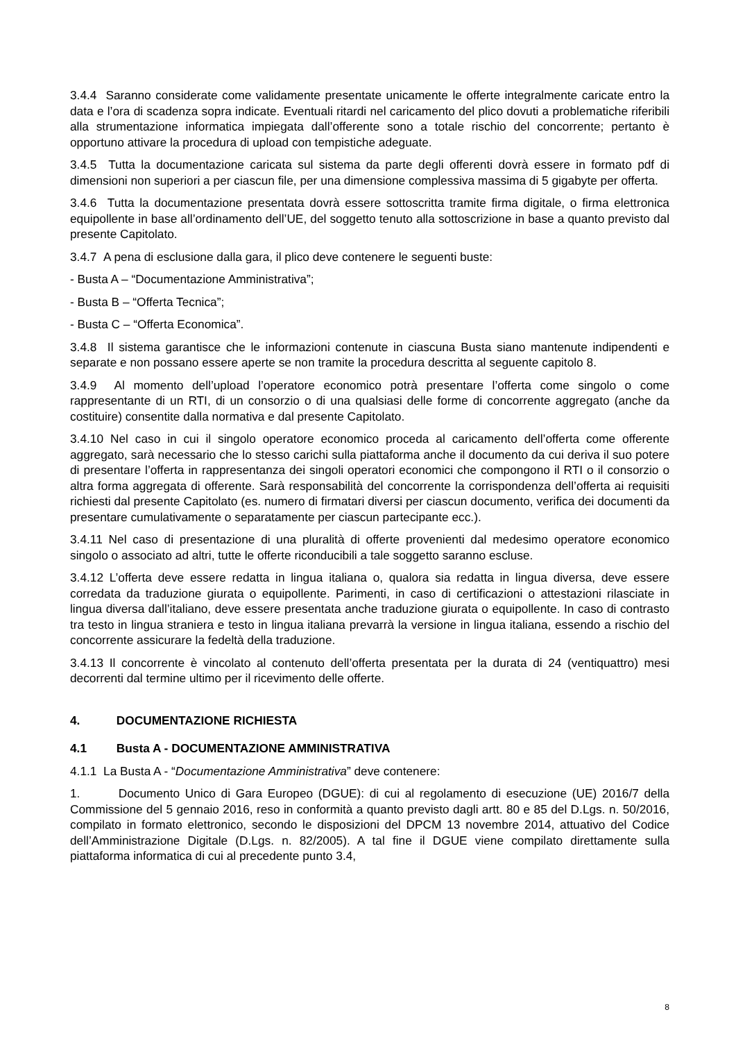3.4.4 Saranno considerate come validamente presentate unicamente le offerte integralmente caricate entro la data e l’ora di scadenza sopra indicate. Eventuali ritardi nel caricamento del plico dovuti a problematiche riferibili alla strumentazione informatica impiegata dall’offerente sono a totale rischio del concorrente; pertanto è opportuno attivare la procedura di upload con tempistiche adeguate.
3.4.5 Tutta la documentazione caricata sul sistema da parte degli offerenti dovrà essere in formato pdf di dimensioni non superiori a per ciascun file, per una dimensione complessiva massima di 5 gigabyte per offerta.
3.4.6 Tutta la documentazione presentata dovrà essere sottoscritta tramite firma digitale, o firma elettronica equipollente in base all’ordinamento dell’UE, del soggetto tenuto alla sottoscrizione in base a quanto previsto dal presente Capitolato.
3.4.7 A pena di esclusione dalla gara, il plico deve contenere le seguenti buste:
- Busta A – “Documentazione Amministrativa”;
- Busta B – “Offerta Tecnica”;
- Busta C – “Offerta Economica”.
3.4.8 Il sistema garantisce che le informazioni contenute in ciascuna Busta siano mantenute indipendenti e separate e non possano essere aperte se non tramite la procedura descritta al seguente capitolo 8.
3.4.9 Al momento dell’upload l’operatore economico potrà presentare l’offerta come singolo o come rappresentante di un RTI, di un consorzio o di una qualsiasi delle forme di concorrente aggregato (anche da costituire) consentite dalla normativa e dal presente Capitolato.
3.4.10 Nel caso in cui il singolo operatore economico proceda al caricamento dell’offerta come offerente aggregato, sarà necessario che lo stesso carichi sulla piattaforma anche il documento da cui deriva il suo potere di presentare l’offerta in rappresentanza dei singoli operatori economici che compongono il RTI o il consorzio o altra forma aggregata di offerente. Sarà responsabilità del concorrente la corrispondenza dell’offerta ai requisiti richiesti dal presente Capitolato (es. numero di firmatari diversi per ciascun documento, verifica dei documenti da presentare cumulativamente o separatamente per ciascun partecipante ecc.).
3.4.11 Nel caso di presentazione di una pluralità di offerte provenienti dal medesimo operatore economico singolo o associato ad altri, tutte le offerte riconducibili a tale soggetto saranno escluse.
3.4.12 L’offerta deve essere redatta in lingua italiana o, qualora sia redatta in lingua diversa, deve essere corredata da traduzione giurata o equipollente. Parimenti, in caso di certificazioni o attestazioni rilasciate in lingua diversa dall’italiano, deve essere presentata anche traduzione giurata o equipollente. In caso di contrasto tra testo in lingua straniera e testo in lingua italiana prevarrà la versione in lingua italiana, essendo a rischio del concorrente assicurare la fedeltà della traduzione.
3.4.13 Il concorrente è vincolato al contenuto dell’offerta presentata per la durata di 24 (ventiquattro) mesi decorrenti dal termine ultimo per il ricevimento delle offerte.
4. DOCUMENTAZIONE RICHIESTA
4.1 Busta A - DOCUMENTAZIONE AMMINISTRATIVA
4.1.1 La Busta A - “Documentazione Amministrativa” deve contenere:
1. Documento Unico di Gara Europeo (DGUE): di cui al regolamento di esecuzione (UE) 2016/7 della Commissione del 5 gennaio 2016, reso in conformità a quanto previsto dagli artt. 80 e 85 del D.Lgs. n. 50/2016, compilato in formato elettronico, secondo le disposizioni del DPCM 13 novembre 2014, attuativo del Codice dell’Amministrazione Digitale (D.Lgs. n. 82/2005). A tal fine il DGUE viene compilato direttamente sulla piattaforma informatica di cui al precedente punto 3.4,
8